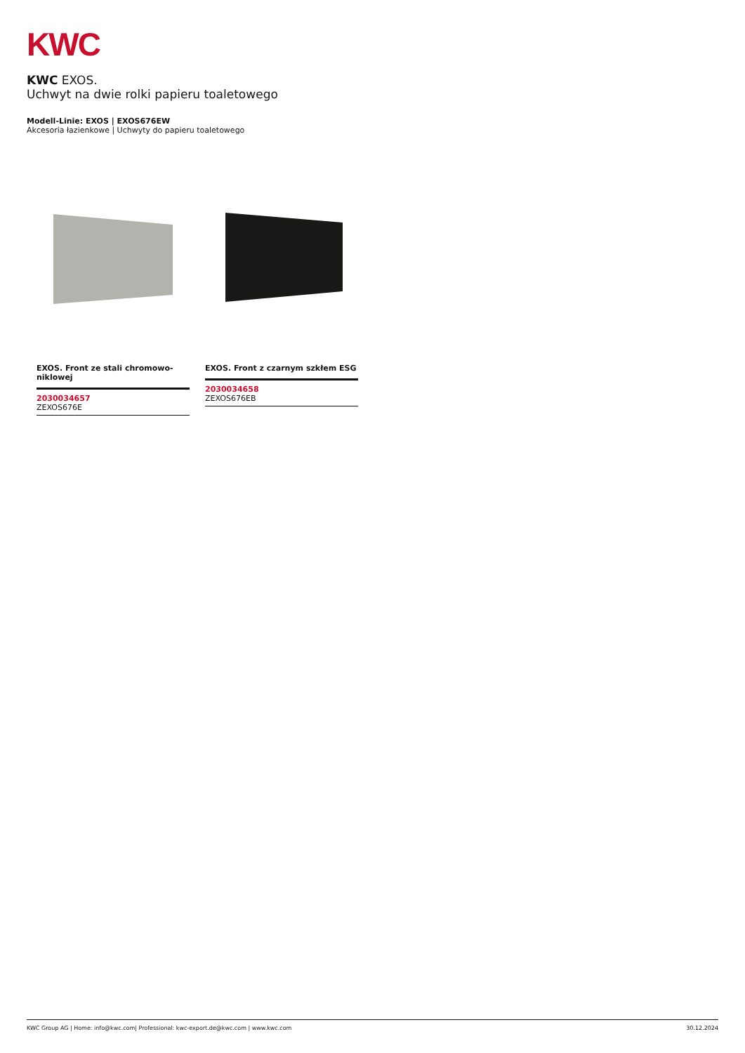KWC
KWC EXOS.
Uchwyt na dwie rolki papieru toaletowego
Modell-Linie: EXOS | EXOS676EW
Akcesoria łazienkowe | Uchwyty do papieru toaletowego
EXOS. Front ze stali chromowo-niklowej
2030034657
ZEXOS676E
EXOS. Front z czarnym szkłem ESG
2030034658
ZEXOS676EB
KWC Group AG | Home: info@kwc.com| Professional: kwc-export.de@kwc.com | www.kwc.com 30.12.2024